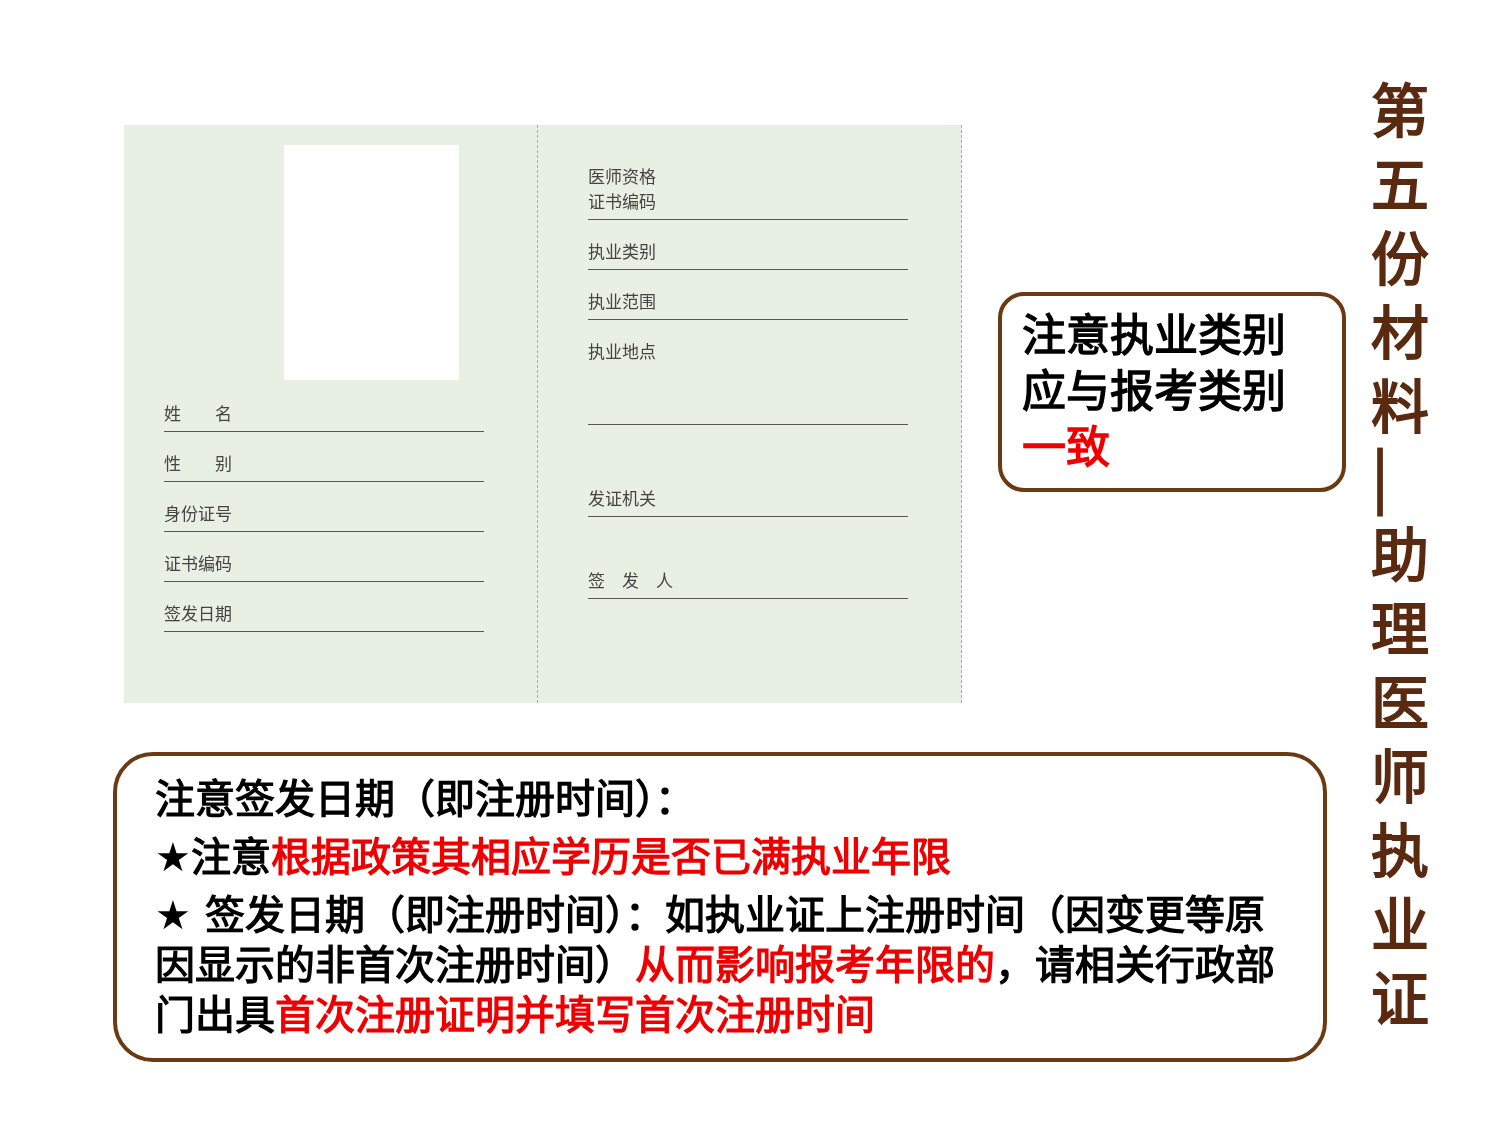姓　　名
性　　别
身份证号
证书编码
签发日期
医师资格
证书编码
执业类别
执业范围
执业地点
发证机关
签　发　人
注意执业类别应与报考类别一致
第 五 份 材 料 ▏ 助 理 医 师 执 业 证
注意签发日期（即注册时间）：
★注意根据政策其相应学历是否已满执业年限
★ 签发日期（即注册时间）：如执业证上注册时间（因变更等原因显示的非首次注册时间）从而影响报考年限的，请相关行政部门出具首次注册证明并填写首次注册时间